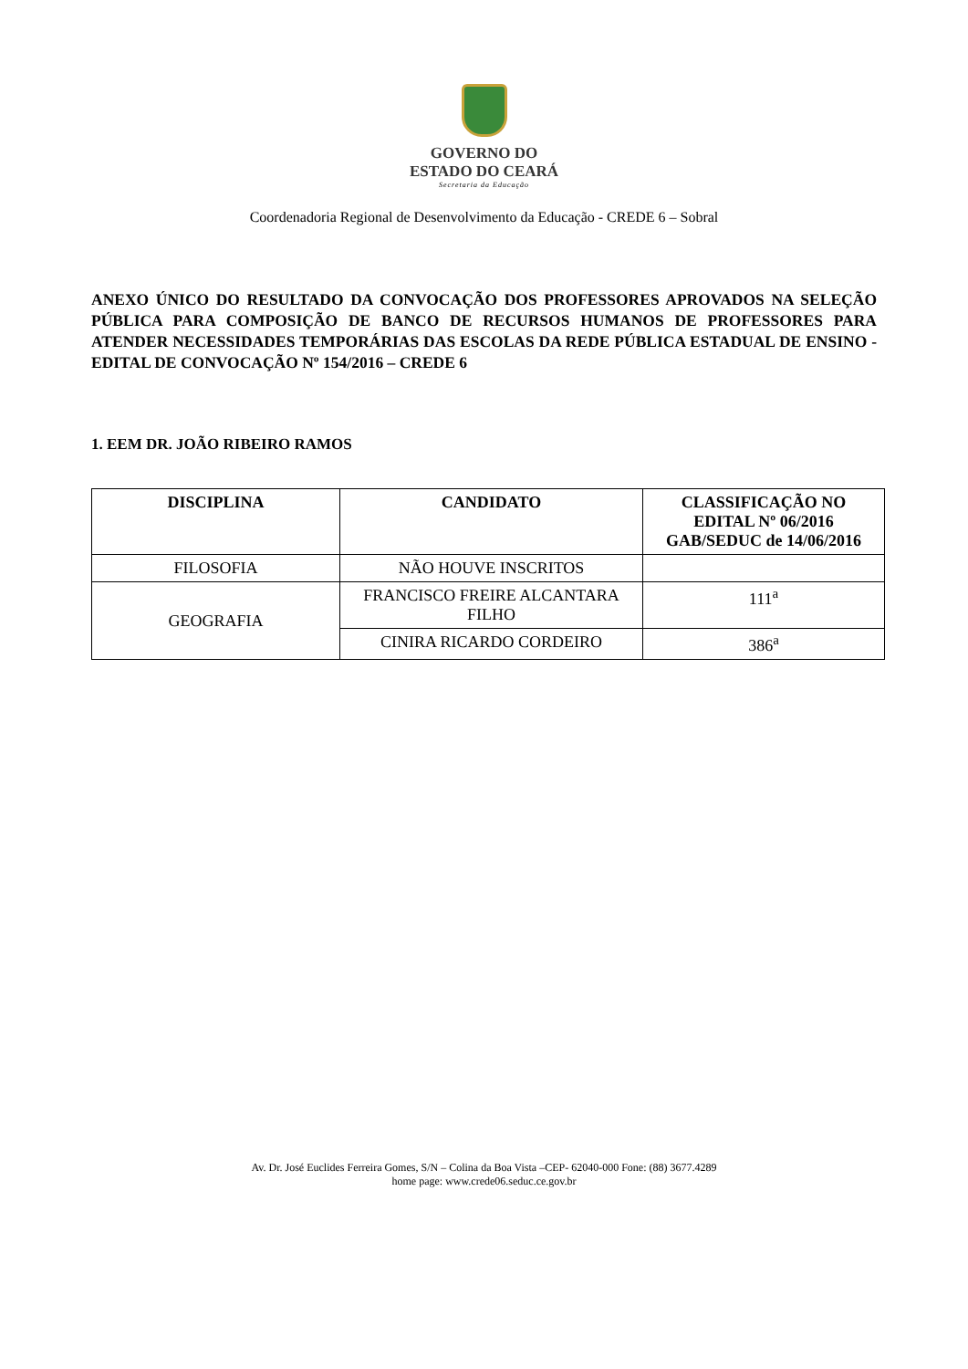GOVERNO DO
ESTADO DO CEARÁ
Secretaria da Educação
Coordenadoria Regional de Desenvolvimento da Educação - CREDE 6 – Sobral
ANEXO ÚNICO DO RESULTADO DA CONVOCAÇÃO DOS PROFESSORES APROVADOS NA SELEÇÃO PÚBLICA PARA COMPOSIÇÃO DE BANCO DE RECURSOS HUMANOS DE PROFESSORES PARA ATENDER NECESSIDADES TEMPORÁRIAS DAS ESCOLAS DA REDE PÚBLICA ESTADUAL DE ENSINO - EDITAL DE CONVOCAÇÃO Nº 154/2016 – CREDE 6
1. EEM DR. JOÃO RIBEIRO RAMOS
| DISCIPLINA | CANDIDATO | CLASSIFICAÇÃO NO EDITAL Nº 06/2016 GAB/SEDUC de 14/06/2016 |
| --- | --- | --- |
| FILOSOFIA | NÃO HOUVE INSCRITOS | |
| GEOGRAFIA | FRANCISCO FREIRE ALCANTARA FILHO | 111<sup>a</sup> |
| | CINIRA RICARDO CORDEIRO | 386<sup>a</sup> |
Av. Dr. José Euclides Ferreira Gomes, S/N – Colina da Boa Vista –CEP- 62040-000 Fone: (88) 3677.4289
home page: www.crede06.seduc.ce.gov.br